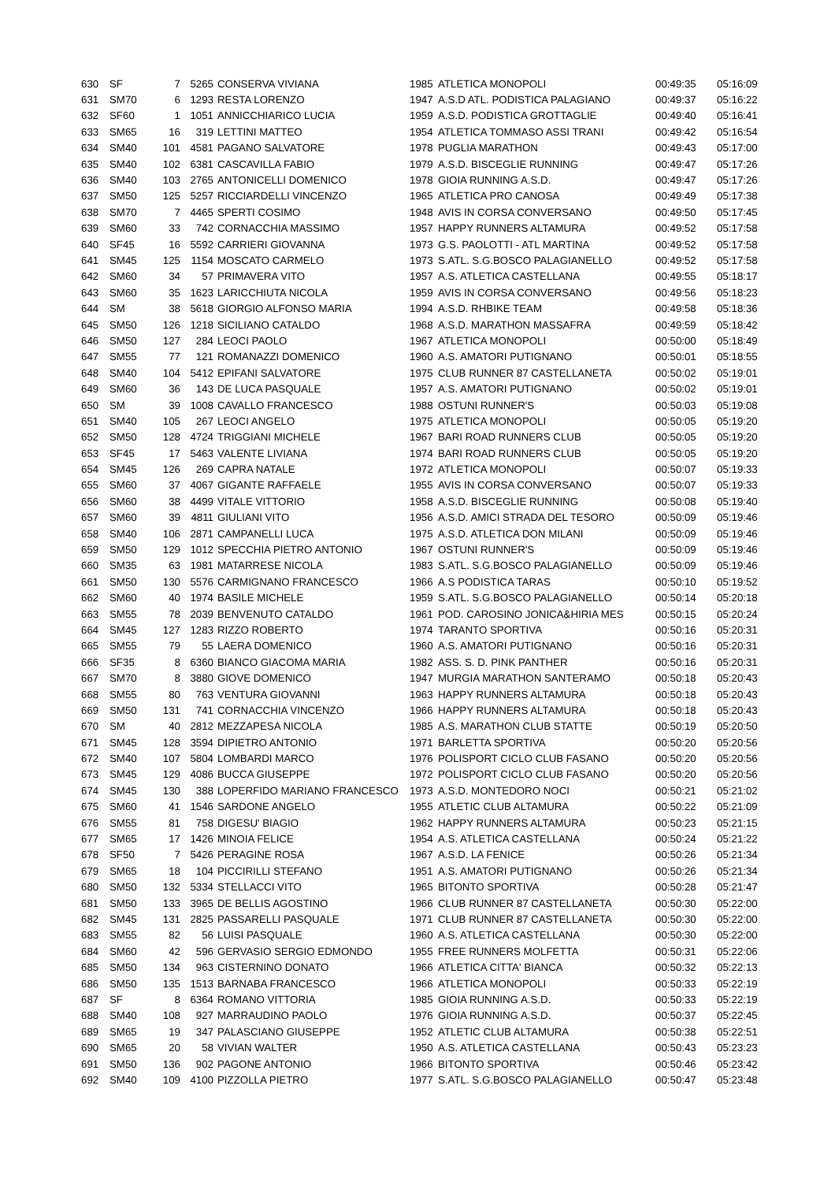| 630 | SF | 7 | 5265 | CONSERVA VIVIANA | 1985 | ATLETICA MONOPOLI | 00:49:35 | 05:16:09 |
| 631 | SM70 | 6 | 1293 | RESTA LORENZO | 1947 | A.S.D ATL. PODISTICA PALAGIANO | 00:49:37 | 05:16:22 |
| 632 | SF60 | 1 | 1051 | ANNICCHIARICO LUCIA | 1959 | A.S.D. PODISTICA GROTTAGLIE | 00:49:40 | 05:16:41 |
| 633 | SM65 | 16 | 319 | LETTINI MATTEO | 1954 | ATLETICA TOMMASO ASSI TRANI | 00:49:42 | 05:16:54 |
| 634 | SM40 | 101 | 4581 | PAGANO SALVATORE | 1978 | PUGLIA MARATHON | 00:49:43 | 05:17:00 |
| 635 | SM40 | 102 | 6381 | CASCAVILLA FABIO | 1979 | A.S.D. BISCEGLIE RUNNING | 00:49:47 | 05:17:26 |
| 636 | SM40 | 103 | 2765 | ANTONICELLI DOMENICO | 1978 | GIOIA RUNNING A.S.D. | 00:49:47 | 05:17:26 |
| 637 | SM50 | 125 | 5257 | RICCIARDELLI VINCENZO | 1965 | ATLETICA PRO CANOSA | 00:49:49 | 05:17:38 |
| 638 | SM70 | 7 | 4465 | SPERTI COSIMO | 1948 | AVIS IN CORSA CONVERSANO | 00:49:50 | 05:17:45 |
| 639 | SM60 | 33 | 742 | CORNACCHIA MASSIMO | 1957 | HAPPY RUNNERS ALTAMURA | 00:49:52 | 05:17:58 |
| 640 | SF45 | 16 | 5592 | CARRIERI GIOVANNA | 1973 | G.S. PAOLOTTI - ATL MARTINA | 00:49:52 | 05:17:58 |
| 641 | SM45 | 125 | 1154 | MOSCATO CARMELO | 1973 | S.ATL. S.G.BOSCO PALAGIANELLO | 00:49:52 | 05:17:58 |
| 642 | SM60 | 34 | 57 | PRIMAVERA VITO | 1957 | A.S. ATLETICA CASTELLANA | 00:49:55 | 05:18:17 |
| 643 | SM60 | 35 | 1623 | LARICCHIUTA NICOLA | 1959 | AVIS IN CORSA CONVERSANO | 00:49:56 | 05:18:23 |
| 644 | SM | 38 | 5618 | GIORGIO ALFONSO MARIA | 1994 | A.S.D. RHBIKE TEAM | 00:49:58 | 05:18:36 |
| 645 | SM50 | 126 | 1218 | SICILIANO CATALDO | 1968 | A.S.D. MARATHON MASSAFRA | 00:49:59 | 05:18:42 |
| 646 | SM50 | 127 | 284 | LEOCI PAOLO | 1967 | ATLETICA MONOPOLI | 00:50:00 | 05:18:49 |
| 647 | SM55 | 77 | 121 | ROMANAZZI DOMENICO | 1960 | A.S. AMATORI PUTIGNANO | 00:50:01 | 05:18:55 |
| 648 | SM40 | 104 | 5412 | EPIFANI SALVATORE | 1975 | CLUB RUNNER 87 CASTELLANETA | 00:50:02 | 05:19:01 |
| 649 | SM60 | 36 | 143 | DE LUCA PASQUALE | 1957 | A.S. AMATORI PUTIGNANO | 00:50:02 | 05:19:01 |
| 650 | SM | 39 | 1008 | CAVALLO FRANCESCO | 1988 | OSTUNI RUNNER'S | 00:50:03 | 05:19:08 |
| 651 | SM40 | 105 | 267 | LEOCI ANGELO | 1975 | ATLETICA MONOPOLI | 00:50:05 | 05:19:20 |
| 652 | SM50 | 128 | 4724 | TRIGGIANI MICHELE | 1967 | BARI ROAD RUNNERS CLUB | 00:50:05 | 05:19:20 |
| 653 | SF45 | 17 | 5463 | VALENTE LIVIANA | 1974 | BARI ROAD RUNNERS CLUB | 00:50:05 | 05:19:20 |
| 654 | SM45 | 126 | 269 | CAPRA NATALE | 1972 | ATLETICA MONOPOLI | 00:50:07 | 05:19:33 |
| 655 | SM60 | 37 | 4067 | GIGANTE RAFFAELE | 1955 | AVIS IN CORSA CONVERSANO | 00:50:07 | 05:19:33 |
| 656 | SM60 | 38 | 4499 | VITALE VITTORIO | 1958 | A.S.D. BISCEGLIE RUNNING | 00:50:08 | 05:19:40 |
| 657 | SM60 | 39 | 4811 | GIULIANI VITO | 1956 | A.S.D. AMICI STRADA DEL TESORO | 00:50:09 | 05:19:46 |
| 658 | SM40 | 106 | 2871 | CAMPANELLI LUCA | 1975 | A.S.D. ATLETICA DON MILANI | 00:50:09 | 05:19:46 |
| 659 | SM50 | 129 | 1012 | SPECCHIA PIETRO ANTONIO | 1967 | OSTUNI RUNNER'S | 00:50:09 | 05:19:46 |
| 660 | SM35 | 63 | 1981 | MATARRESE NICOLA | 1983 | S.ATL. S.G.BOSCO PALAGIANELLO | 00:50:09 | 05:19:46 |
| 661 | SM50 | 130 | 5576 | CARMIGNANO FRANCESCO | 1966 | A.S PODISTICA TARAS | 00:50:10 | 05:19:52 |
| 662 | SM60 | 40 | 1974 | BASILE MICHELE | 1959 | S.ATL. S.G.BOSCO PALAGIANELLO | 00:50:14 | 05:20:18 |
| 663 | SM55 | 78 | 2039 | BENVENUTO CATALDO | 1961 | POD. CAROSINO JONICA&HIRIA MES | 00:50:15 | 05:20:24 |
| 664 | SM45 | 127 | 1283 | RIZZO ROBERTO | 1974 | TARANTO SPORTIVA | 00:50:16 | 05:20:31 |
| 665 | SM55 | 79 | 55 | LAERA DOMENICO | 1960 | A.S. AMATORI PUTIGNANO | 00:50:16 | 05:20:31 |
| 666 | SF35 | 8 | 6360 | BIANCO GIACOMA MARIA | 1982 | ASS. S. D. PINK PANTHER | 00:50:16 | 05:20:31 |
| 667 | SM70 | 8 | 3880 | GIOVE DOMENICO | 1947 | MURGIA MARATHON SANTERAMO | 00:50:18 | 05:20:43 |
| 668 | SM55 | 80 | 763 | VENTURA GIOVANNI | 1963 | HAPPY RUNNERS ALTAMURA | 00:50:18 | 05:20:43 |
| 669 | SM50 | 131 | 741 | CORNACCHIA VINCENZO | 1966 | HAPPY RUNNERS ALTAMURA | 00:50:18 | 05:20:43 |
| 670 | SM | 40 | 2812 | MEZZAPESA NICOLA | 1985 | A.S. MARATHON CLUB STATTE | 00:50:19 | 05:20:50 |
| 671 | SM45 | 128 | 3594 | DIPIETRO ANTONIO | 1971 | BARLETTA SPORTIVA | 00:50:20 | 05:20:56 |
| 672 | SM40 | 107 | 5804 | LOMBARDI MARCO | 1976 | POLISPORT CICLO CLUB FASANO | 00:50:20 | 05:20:56 |
| 673 | SM45 | 129 | 4086 | BUCCA GIUSEPPE | 1972 | POLISPORT CICLO CLUB FASANO | 00:50:20 | 05:20:56 |
| 674 | SM45 | 130 | 388 | LOPERFIDO MARIANO FRANCESCO | 1973 | A.S.D. MONTEDORO NOCI | 00:50:21 | 05:21:02 |
| 675 | SM60 | 41 | 1546 | SARDONE ANGELO | 1955 | ATLETIC CLUB ALTAMURA | 00:50:22 | 05:21:09 |
| 676 | SM55 | 81 | 758 | DIGESU' BIAGIO | 1962 | HAPPY RUNNERS ALTAMURA | 00:50:23 | 05:21:15 |
| 677 | SM65 | 17 | 1426 | MINOIA FELICE | 1954 | A.S. ATLETICA CASTELLANA | 00:50:24 | 05:21:22 |
| 678 | SF50 | 7 | 5426 | PERAGINE ROSA | 1967 | A.S.D. LA FENICE | 00:50:26 | 05:21:34 |
| 679 | SM65 | 18 | 104 | PICCIRILLI STEFANO | 1951 | A.S. AMATORI PUTIGNANO | 00:50:26 | 05:21:34 |
| 680 | SM50 | 132 | 5334 | STELLACCI VITO | 1965 | BITONTO SPORTIVA | 00:50:28 | 05:21:47 |
| 681 | SM50 | 133 | 3965 | DE BELLIS AGOSTINO | 1966 | CLUB RUNNER 87 CASTELLANETA | 00:50:30 | 05:22:00 |
| 682 | SM45 | 131 | 2825 | PASSARELLI PASQUALE | 1971 | CLUB RUNNER 87 CASTELLANETA | 00:50:30 | 05:22:00 |
| 683 | SM55 | 82 | 56 | LUISI PASQUALE | 1960 | A.S. ATLETICA CASTELLANA | 00:50:30 | 05:22:00 |
| 684 | SM60 | 42 | 596 | GERVASIO SERGIO EDMONDO | 1955 | FREE RUNNERS MOLFETTA | 00:50:31 | 05:22:06 |
| 685 | SM50 | 134 | 963 | CISTERNINO DONATO | 1966 | ATLETICA CITTA' BIANCA | 00:50:32 | 05:22:13 |
| 686 | SM50 | 135 | 1513 | BARNABA FRANCESCO | 1966 | ATLETICA MONOPOLI | 00:50:33 | 05:22:19 |
| 687 | SF | 8 | 6364 | ROMANO VITTORIA | 1985 | GIOIA RUNNING A.S.D. | 00:50:33 | 05:22:19 |
| 688 | SM40 | 108 | 927 | MARRAUDINO PAOLO | 1976 | GIOIA RUNNING A.S.D. | 00:50:37 | 05:22:45 |
| 689 | SM65 | 19 | 347 | PALASCIANO GIUSEPPE | 1952 | ATLETIC CLUB ALTAMURA | 00:50:38 | 05:22:51 |
| 690 | SM65 | 20 | 58 | VIVIAN WALTER | 1950 | A.S. ATLETICA CASTELLANA | 00:50:43 | 05:23:23 |
| 691 | SM50 | 136 | 902 | PAGONE ANTONIO | 1966 | BITONTO SPORTIVA | 00:50:46 | 05:23:42 |
| 692 | SM40 | 109 | 4100 | PIZZOLLA PIETRO | 1977 | S.ATL. S.G.BOSCO PALAGIANELLO | 00:50:47 | 05:23:48 |